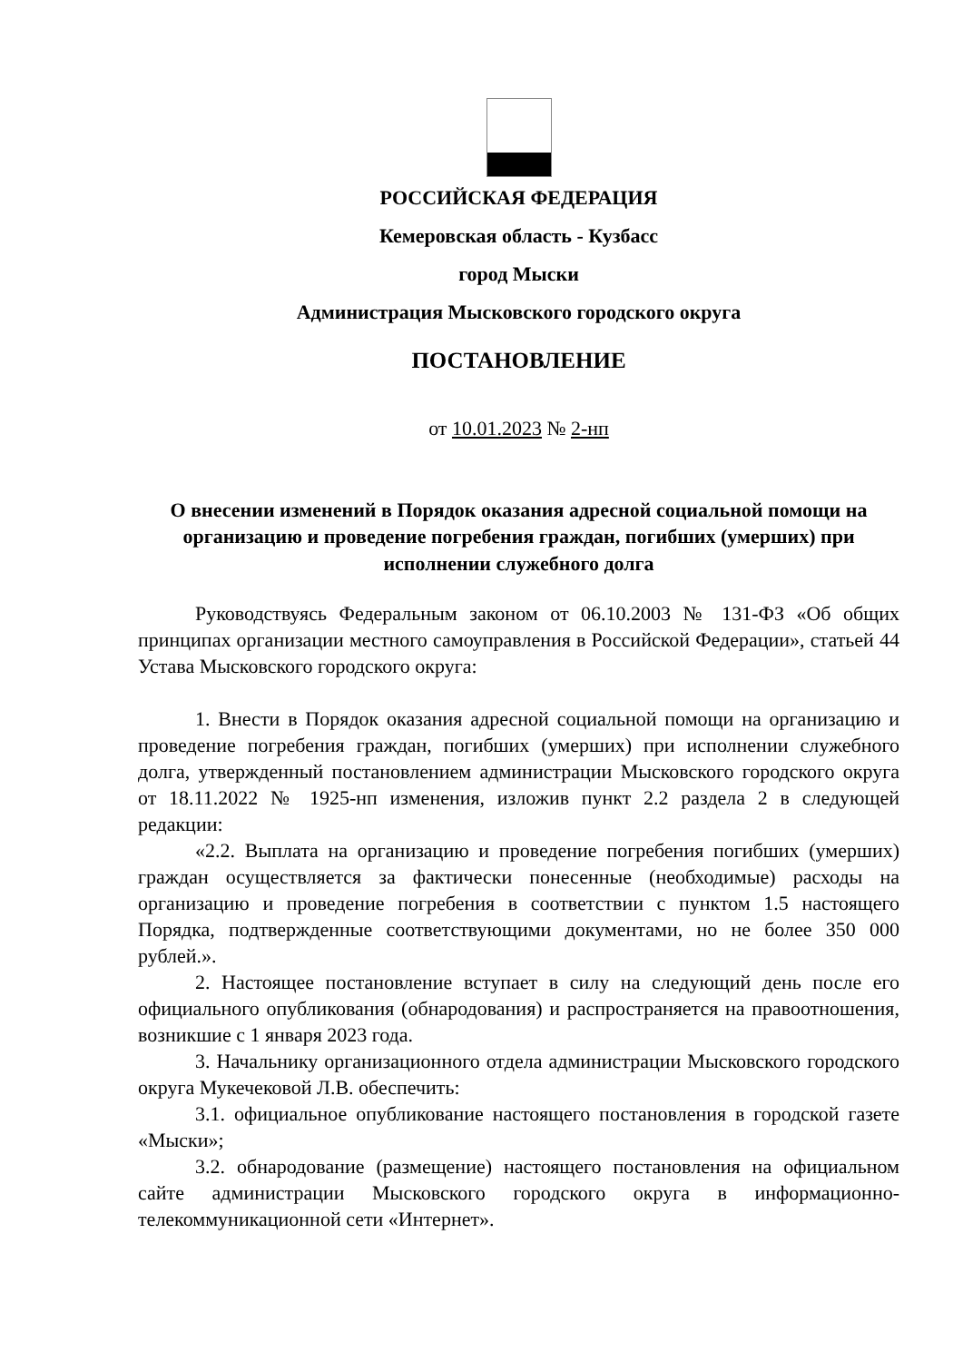РОССИЙСКАЯ ФЕДЕРАЦИЯ
Кемеровская область - Кузбасс
город Мыски
Администрация Мысковского городского округа
ПОСТАНОВЛЕНИЕ
от 10.01.2023 № 2-нп
О внесении изменений в Порядок оказания адресной социальной помощи на организацию и проведение погребения граждан, погибших (умерших) при исполнении служебного долга
Руководствуясь Федеральным законом от 06.10.2003 № 131-ФЗ «Об общих принципах организации местного самоуправления в Российской Федерации», статьей 44 Устава Мысковского городского округа:
1. Внести в Порядок оказания адресной социальной помощи на организацию и проведение погребения граждан, погибших (умерших) при исполнении служебного долга, утвержденный постановлением администрации Мысковского городского округа от 18.11.2022 № 1925-нп изменения, изложив пункт 2.2 раздела 2 в следующей редакции:
«2.2. Выплата на организацию и проведение погребения погибших (умерших) граждан осуществляется за фактически понесенные (необходимые) расходы на организацию и проведение погребения в соответствии с пунктом 1.5 настоящего Порядка, подтвержденные соответствующими документами, но не более 350 000 рублей.».
2. Настоящее постановление вступает в силу на следующий день после его официального опубликования (обнародования) и распространяется на правоотношения, возникшие с 1 января 2023 года.
3. Начальнику организационного отдела администрации Мысковского городского округа Мукечековой Л.В. обеспечить:
3.1. официальное опубликование настоящего постановления в городской газете «Мыски»;
3.2. обнародование (размещение) настоящего постановления на официальном сайте администрации Мысковского городского округа в информационно-телекоммуникационной сети «Интернет».